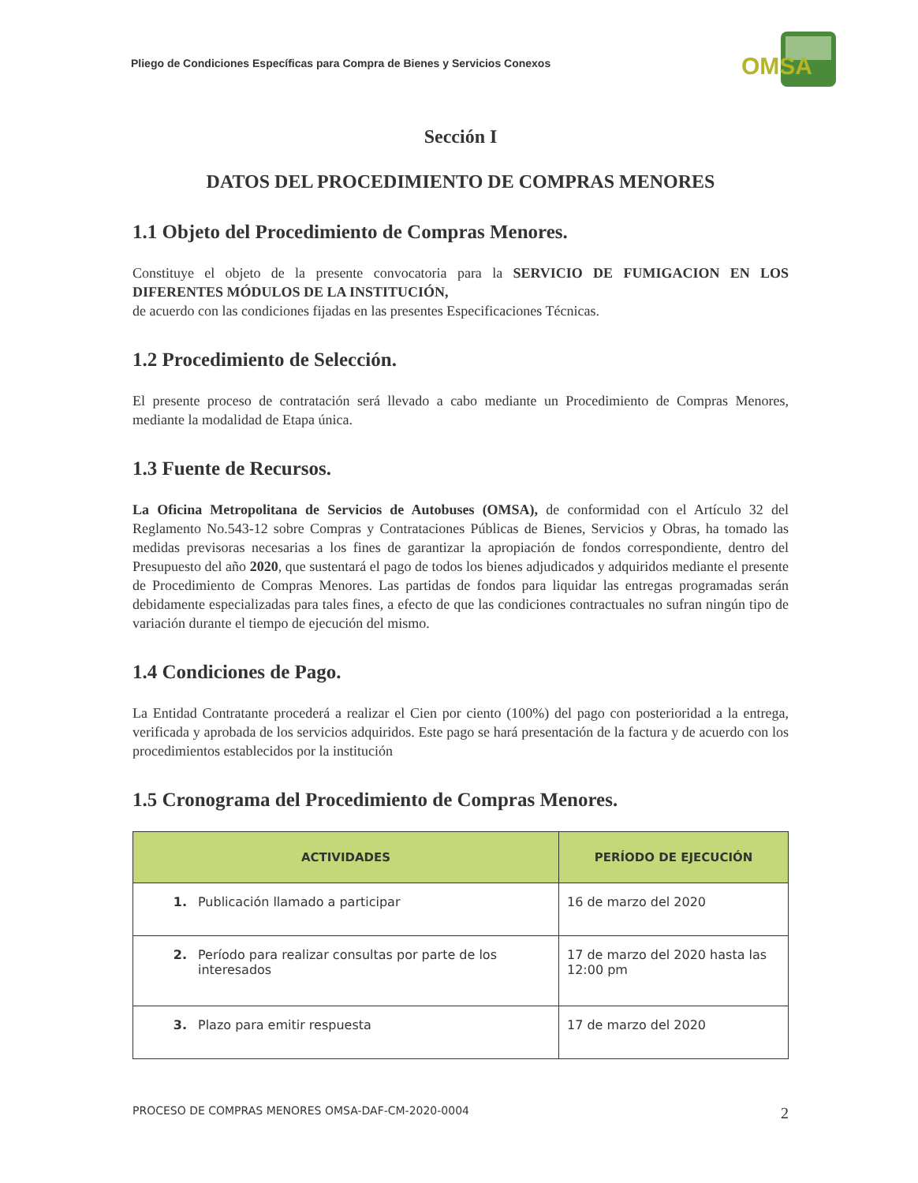Pliego de Condiciones Específicas para Compra de Bienes y Servicios Conexos
OMSA
Sección I
DATOS DEL PROCEDIMIENTO DE COMPRAS MENORES
1.1 Objeto del Procedimiento de Compras Menores.
Constituye el objeto de la presente convocatoria para la SERVICIO DE FUMIGACION EN LOS DIFERENTES MÓDULOS DE LA INSTITUCIÓN,
de acuerdo con las condiciones fijadas en las presentes Especificaciones Técnicas.
1.2 Procedimiento de Selección.
El presente proceso de contratación será llevado a cabo mediante un Procedimiento de Compras Menores, mediante la modalidad de Etapa única.
1.3 Fuente de Recursos.
La Oficina Metropolitana de Servicios de Autobuses (OMSA), de conformidad con el Artículo 32 del Reglamento No.543-12 sobre Compras y Contrataciones Públicas de Bienes, Servicios y Obras, ha tomado las medidas previsoras necesarias a los fines de garantizar la apropiación de fondos correspondiente, dentro del Presupuesto del año 2020, que sustentará el pago de todos los bienes adjudicados y adquiridos mediante el presente de Procedimiento de Compras Menores. Las partidas de fondos para liquidar las entregas programadas serán debidamente especializadas para tales fines, a efecto de que las condiciones contractuales no sufran ningún tipo de variación durante el tiempo de ejecución del mismo.
1.4 Condiciones de Pago.
La Entidad Contratante procederá a realizar el Cien por ciento (100%) del pago con posterioridad a la entrega, verificada y aprobada de los servicios adquiridos. Este pago se hará presentación de la factura y de acuerdo con los procedimientos establecidos por la institución
1.5 Cronograma del Procedimiento de Compras Menores.
| ACTIVIDADES | PERÍODO DE EJECUCIÓN |
| --- | --- |
| 1. Publicación llamado a participar | 16 de marzo del 2020 |
| 2. Período para realizar consultas por parte de los interesados | 17 de marzo del 2020 hasta las 12:00 pm |
| 3. Plazo para emitir respuesta | 17 de marzo del 2020 |
PROCESO DE COMPRAS MENORES OMSA-DAF-CM-2020-0004 2